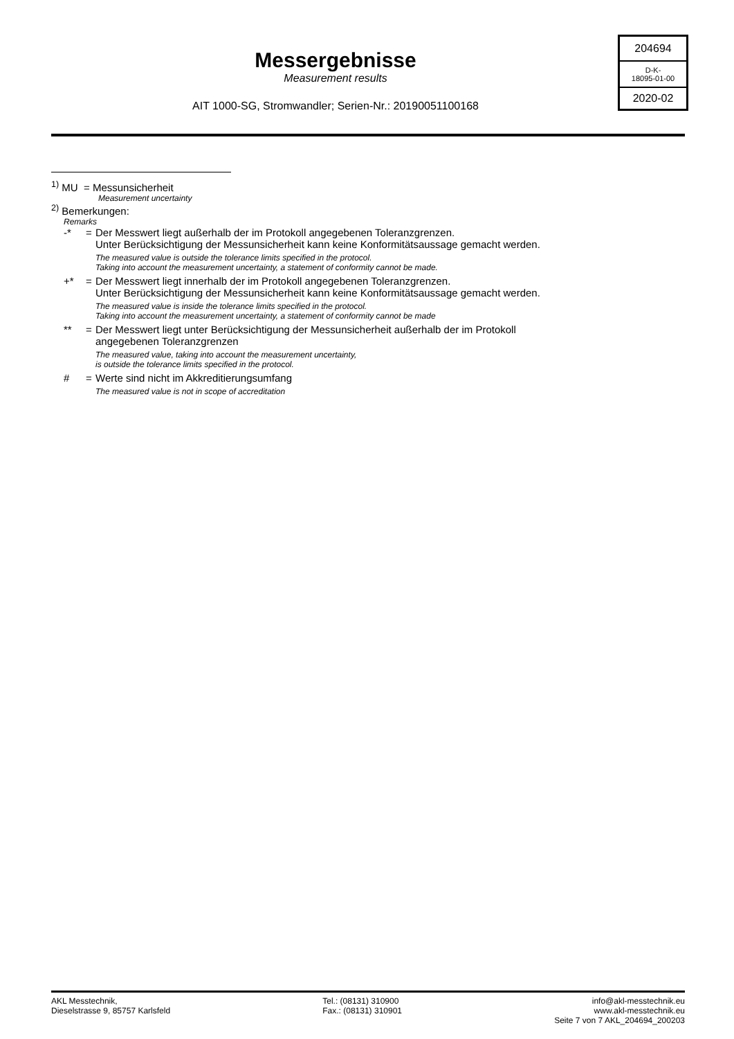Messergebnisse
Measurement results
AIT 1000-SG, Stromwandler; Serien-Nr.: 20190051100168
204694
D-K-
18095-01-00
2020-02
<sup>1)</sup> MU = Messunsicherheit
Measurement uncertainty
<sup>2)</sup> Bemerkungen:
Remarks
-* = Der Messwert liegt außerhalb der im Protokoll angegebenen Toleranzgrenzen.
Unter Berücksichtigung der Messunsicherheit kann keine Konformitätsaussage gemacht werden.
The measured value is outside the tolerance limits specified in the protocol.
Taking into account the measurement uncertainty, a statement of conformity cannot be made.
+* = Der Messwert liegt innerhalb der im Protokoll angegebenen Toleranzgrenzen.
Unter Berücksichtigung der Messunsicherheit kann keine Konformitätsaussage gemacht werden.
The measured value is inside the tolerance limits specified in the protocol.
Taking into account the measurement uncertainty, a statement of conformity cannot be made
** = Der Messwert liegt unter Berücksichtigung der Messunsicherheit außerhalb der im Protokoll
angegebenen Toleranzgrenzen
The measured value, taking into account the measurement uncertainty,
is outside the tolerance limits specified in the protocol.
# = Werte sind nicht im Akkreditierungsumfang
The measured value is not in scope of accreditation
AKL Messtechnik,
Dieselstrasse 9, 85757 Karlsfeld
Tel.: (08131) 310900
Fax.: (08131) 310901
info@akl-messtechnik.eu
www.akl-messtechnik.eu
Seite 7 von 7 AKL_204694_200203